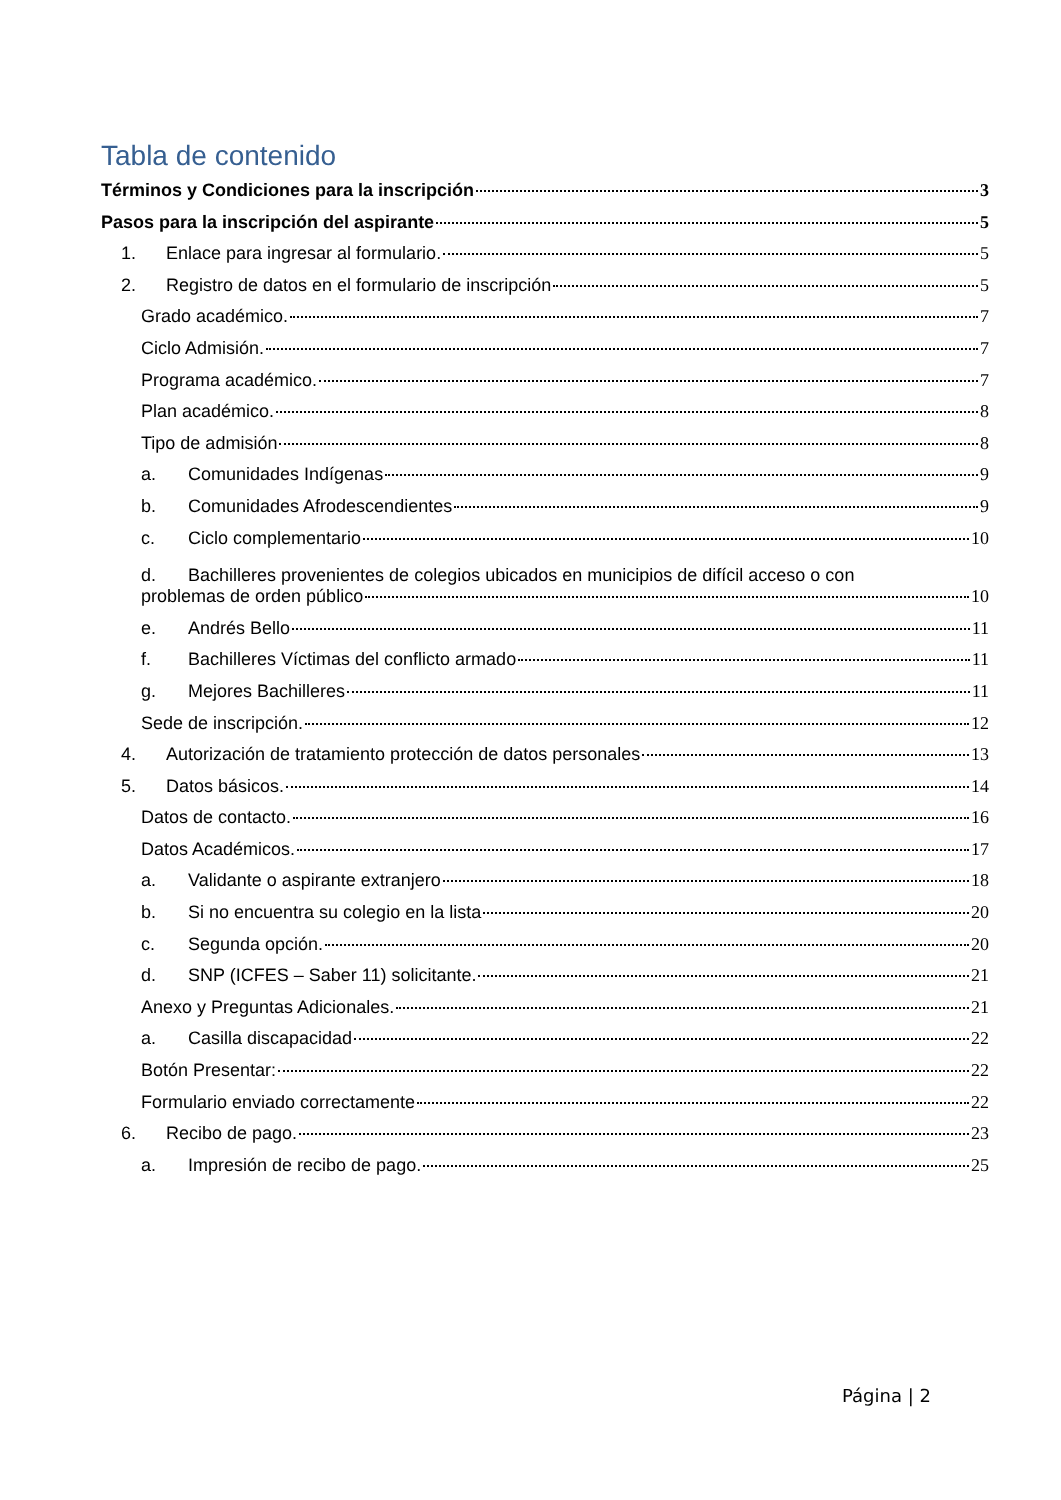Tabla de contenido
Términos y Condiciones para la inscripción 3
Pasos para la inscripción del aspirante 5
1. Enlace para ingresar al formulario. 5
2. Registro de datos en el formulario de inscripción 5
Grado académico. 7
Ciclo Admisión. 7
Programa académico. 7
Plan académico. 8
Tipo de admisión 8
a. Comunidades Indígenas 9
b. Comunidades Afrodescendientes 9
c. Ciclo complementario 10
d. Bachilleres provenientes de colegios ubicados en municipios de difícil acceso o con
problemas de orden público 10
e. Andrés Bello 11
f. Bachilleres Víctimas del conflicto armado 11
g. Mejores Bachilleres 11
Sede de inscripción. 12
4. Autorización de tratamiento protección de datos personales 13
5. Datos básicos. 14
Datos de contacto. 16
Datos Académicos. 17
a. Validante o aspirante extranjero 18
b. Si no encuentra su colegio en la lista 20
c. Segunda opción. 20
d. SNP (ICFES – Saber 11) solicitante. 21
Anexo y Preguntas Adicionales. 21
a. Casilla discapacidad 22
Botón Presentar: 22
Formulario enviado correctamente 22
6. Recibo de pago. 23
a. Impresión de recibo de pago. 25
Página | 2